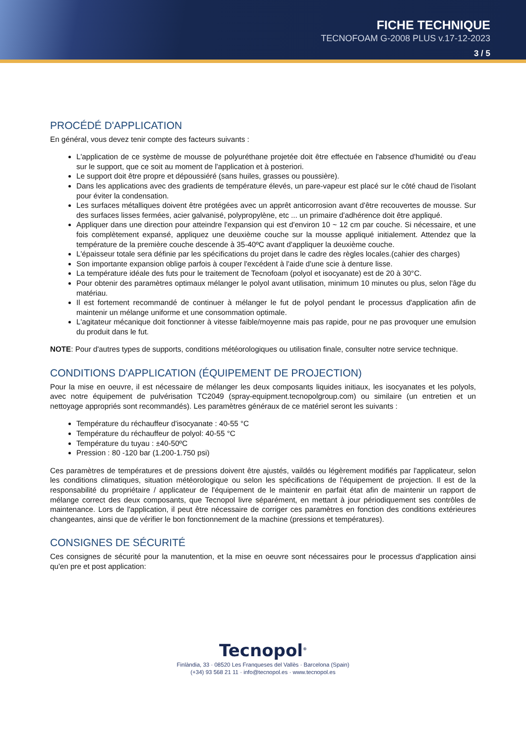FICHE TECHNIQUE
TECNOFOAM G-2008 PLUS v.17-12-2023
3 / 5
PROCÉDÉ D'APPLICATION
En général, vous devez tenir compte des facteurs suivants :
L'application de ce système de mousse de polyuréthane projetée doit être effectuée en l'absence d'humidité ou d'eau sur le support, que ce soit au moment de l'application et à posteriori.
Le support doit être propre et dépoussiéré (sans huiles, grasses ou poussière).
Dans les applications avec des gradients de température élevés, un pare-vapeur est placé sur le côté chaud de l'isolant pour éviter la condensation.
Les surfaces métalliques doivent être protégées avec un apprêt anticorrosion avant d'être recouvertes de mousse. Sur des surfaces lisses fermées, acier galvanisé, polypropylène, etc ... un primaire d'adhérence doit être appliqué.
Appliquer dans une direction pour atteindre l'expansion qui est d'environ 10 ~ 12 cm par couche. Si nécessaire, et une fois complètement expansé, appliquez une deuxième couche sur la mousse appliqué initialement. Attendez que la température de la première couche descende à 35-40ºC avant d'appliquer la deuxième couche.
L'épaisseur totale sera définie par les spécifications du projet dans le cadre des règles locales.(cahier des charges)
Son importante expansion oblige parfois à couper l'excédent à l'aide d'une scie à denture lisse.
La température idéale des futs pour le traitement de Tecnofoam (polyol et isocyanate) est de 20 à 30°C.
Pour obtenir des paramètres optimaux mélanger le polyol avant utilisation, minimum 10 minutes ou plus, selon l'âge du matériau.
Il est fortement recommandé de continuer à mélanger le fut de polyol pendant le processus d'application afin de maintenir un mélange uniforme et une consommation optimale.
L'agitateur mécanique doit fonctionner à vitesse faible/moyenne mais pas rapide, pour ne pas provoquer une emulsion du produit dans le fut.
NOTE: Pour d'autres types de supports, conditions météorologiques ou utilisation finale, consulter notre service technique.
CONDITIONS D'APPLICATION (ÉQUIPEMENT DE PROJECTION)
Pour la mise en oeuvre, il est nécessaire de mélanger les deux composants liquides initiaux, les isocyanates et les polyols, avec notre équipement de pulvérisation TC2049 (spray-equipment.tecnopolgroup.com) ou similaire (un entretien et un nettoyage appropriés sont recommandés). Les paramètres généraux de ce matériel seront les suivants :
Température du réchauffeur d'isocyanate : 40-55 °C
Température du réchauffeur de polyol: 40-55 °C
Température du tuyau : ±40-50ºC
Pression : 80 -120 bar (1.200-1.750 psi)
Ces paramètres de températures et de pressions doivent être ajustés, vaildés ou légèrement modifiés par l'applicateur, selon les conditions climatiques, situation météorologique ou selon les spécifications de l'équipement de projection. Il est de la responsabilité du propriétaire / applicateur de l'équipement de le maintenir en parfait état afin de maintenir un rapport de mélange correct des deux composants, que Tecnopol livre séparément, en mettant à jour périodiquement ses contrôles de maintenance. Lors de l'application, il peut être nécessaire de corriger ces paramètres en fonction des conditions extérieures changeantes, ainsi que de vérifier le bon fonctionnement de la machine (pressions et températures).
CONSIGNES DE SÉCURITÉ
Ces consignes de sécurité pour la manutention, et la mise en oeuvre sont nécessaires pour le processus d'application ainsi qu'en pre et post application:
Tecnopol<sup>®</sup>
Finlàndia, 33 · 08520 Les Franqueses del Vallès · Barcelona (Spain)
(+34) 93 568 21 11 · info@tecnopol.es · www.tecnopol.es